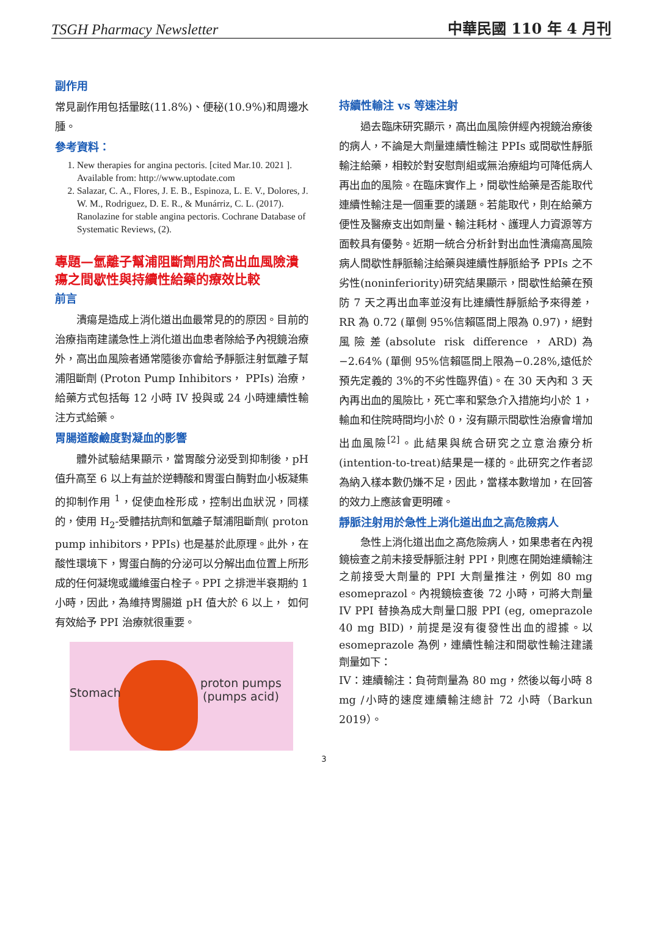TSGH Pharmacy Newsletter 中華民國 110 年 4 月刊
副作用
常見副作用包括暈眩(11.8%)、便秘(10.9%)和周邊水腫。
參考資料：
1. New therapies for angina pectoris. [cited Mar.10. 2021 ]. Available from: http://www.uptodate.com
2. Salazar, C. A., Flores, J. E. B., Espinoza, L. E. V., Dolores, J. W. M., Rodriguez, D. E. R., & Munárriz, C. L. (2017). Ranolazine for stable angina pectoris. Cochrane Database of Systematic Reviews, (2).
專題—氫離子幫浦阻斷劑用於高出血風險潰瘍之間歇性與持續性給藥的療效比較
前言
潰瘍是造成上消化道出血最常見的的原因。目前的治療指南建議急性上消化道出血患者除給予內視鏡治療外，高出血風險者通常隨後亦會給予靜脈注射氫離子幫浦阻斷劑 (Proton Pump Inhibitors， PPIs) 治療，給藥方式包括每 12 小時 IV 投與或 24 小時連續性輸注方式給藥。
胃腸道酸鹼度對凝血的影響
體外試驗結果顯示，當胃酸分泌受到抑制後，pH 值升高至 6 以上有益於逆轉酸和胃蛋白酶對血小板凝集的抑制作用 <sup>1</sup>，促使血栓形成，控制出血狀況，同樣的，使用 H<sub>2</sub>-受體拮抗劑和氫離子幫浦阻斷劑( proton pump inhibitors，PPIs) 也是基於此原理。此外，在酸性環境下，胃蛋白酶的分泌可以分解出血位置上所形成的任何凝塊或纖維蛋白栓子。PPI 之排泄半衰期約 1 小時，因此，為維持胃腸道 pH 值大於 6 以上， 如何有效給予 PPI 治療就很重要。
Stomach
proton pumps
(pumps acid)
持續性輸注 vs 等速注射
過去臨床研究顯示，高出血風險併經內視鏡治療後的病人，不論是大劑量連續性輸注 PPIs 或間歇性靜脈輸注給藥，相較於對安慰劑組或無治療組均可降低病人再出血的風險。在臨床實作上，間歇性給藥是否能取代連續性輸注是一個重要的議題。若能取代，則在給藥方便性及醫療支出如劑量、輸注耗材、護理人力資源等方面較具有優勢。近期一統合分析針對出血性潰瘍高風險病人間歇性靜脈輸注給藥與連續性靜脈給予 PPIs 之不劣性(noninferiority)研究結果顯示，間歇性給藥在預防 7 天之再出血率並沒有比連續性靜脈給予來得差，RR 為 0.72 (單側 95%信賴區間上限為 0.97)，絕對風險差(absolute risk difference，ARD)為−2.64% (單側 95%信賴區間上限為−0.28%,遠低於預先定義的 3%的不劣性臨界值)。在 30 天內和 3 天內再出血的風險比，死亡率和緊急介入措施均小於 1，輸血和住院時間均小於 0，沒有顯示間歇性治療會增加出血風險<sup>[2]</sup>。此結果與統合研究之立意治療分析(intention-to-treat)結果是一樣的。此研究之作者認為納入樣本數仍嫌不足，因此，當樣本數增加，在回答的效力上應該會更明確。
靜脈注射用於急性上消化道出血之高危險病人
急性上消化道出血之高危險病人，如果患者在內視鏡檢查之前未接受靜脈注射 PPI，則應在開始連續輸注之前接受大劑量的 PPI 大劑量推注，例如 80 mg esomeprazol。內視鏡檢查後 72 小時，可將大劑量 IV PPI 替換為成大劑量口服 PPI (eg, omeprazole 40 mg BID)，前提是沒有復發性出血的證據。以 esomeprazole 為例，連續性輸注和間歇性輸注建議劑量如下：
IV：連續輸注：負荷劑量為 80 mg，然後以每小時 8 mg /小時的速度連續輸注總計 72 小時（Barkun 2019）。
3